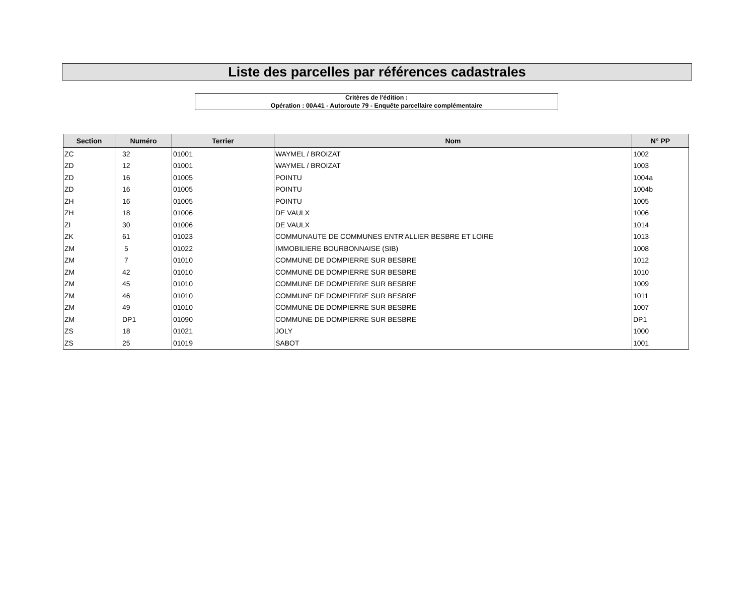Liste des parcelles par références cadastrales
Critères de l'édition :
Opération : 00A41 - Autoroute 79 - Enquête parcellaire complémentaire
| Section | Numéro | Terrier | Nom | N° PP |
| --- | --- | --- | --- | --- |
| ZC | 32 | 01001 | WAYMEL / BROIZAT | 1002 |
| ZD | 12 | 01001 | WAYMEL / BROIZAT | 1003 |
| ZD | 16 | 01005 | POINTU | 1004a |
| ZD | 16 | 01005 | POINTU | 1004b |
| ZH | 16 | 01005 | POINTU | 1005 |
| ZH | 18 | 01006 | DE VAULX | 1006 |
| ZI | 30 | 01006 | DE VAULX | 1014 |
| ZK | 61 | 01023 | COMMUNAUTE DE COMMUNES ENTR'ALLIER BESBRE ET LOIRE | 1013 |
| ZM | 5 | 01022 | IMMOBILIERE BOURBONNAISE (SIB) | 1008 |
| ZM | 7 | 01010 | COMMUNE DE DOMPIERRE SUR BESBRE | 1012 |
| ZM | 42 | 01010 | COMMUNE DE DOMPIERRE SUR BESBRE | 1010 |
| ZM | 45 | 01010 | COMMUNE DE DOMPIERRE SUR BESBRE | 1009 |
| ZM | 46 | 01010 | COMMUNE DE DOMPIERRE SUR BESBRE | 1011 |
| ZM | 49 | 01010 | COMMUNE DE DOMPIERRE SUR BESBRE | 1007 |
| ZM | DP1 | 01090 | COMMUNE DE DOMPIERRE SUR BESBRE | DP1 |
| ZS | 18 | 01021 | JOLY | 1000 |
| ZS | 25 | 01019 | SABOT | 1001 |